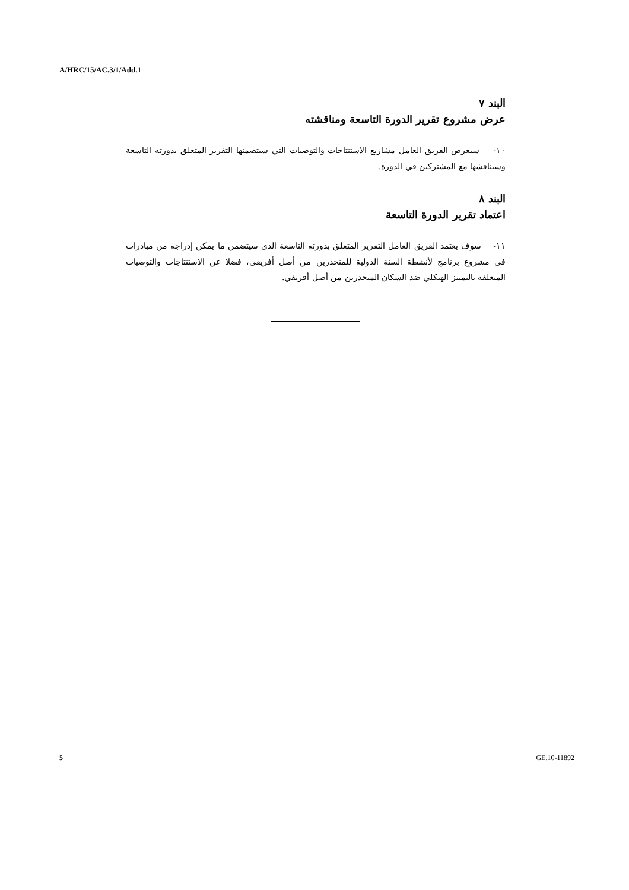A/HRC/15/AC.3/1/Add.1
البند ٧
عرض مشروع تقرير الدورة التاسعة ومناقشته
١٠- سيعرض الفريق العامل مشاريع الاستنتاجات والتوصيات التي سيتضمنها التقرير المتعلق بدورته التاسعة وسيناقشها مع المشتركين في الدورة.
البند ٨
اعتماد تقرير الدورة التاسعة
١١- سوف يعتمد الفريق العامل التقرير المتعلق بدورته التاسعة الذي سيتضمن ما يمكن إدراجه من مبادرات في مشروع برنامج لأنشطة السنة الدولية للمنحدرين من أصل أفريقي، فضلا عن الاستنتاجات والتوصيات المتعلقة بالتمييز الهيكلي ضد السكان المنحدرين من أصل أفريقي.
5 GE.10-11892